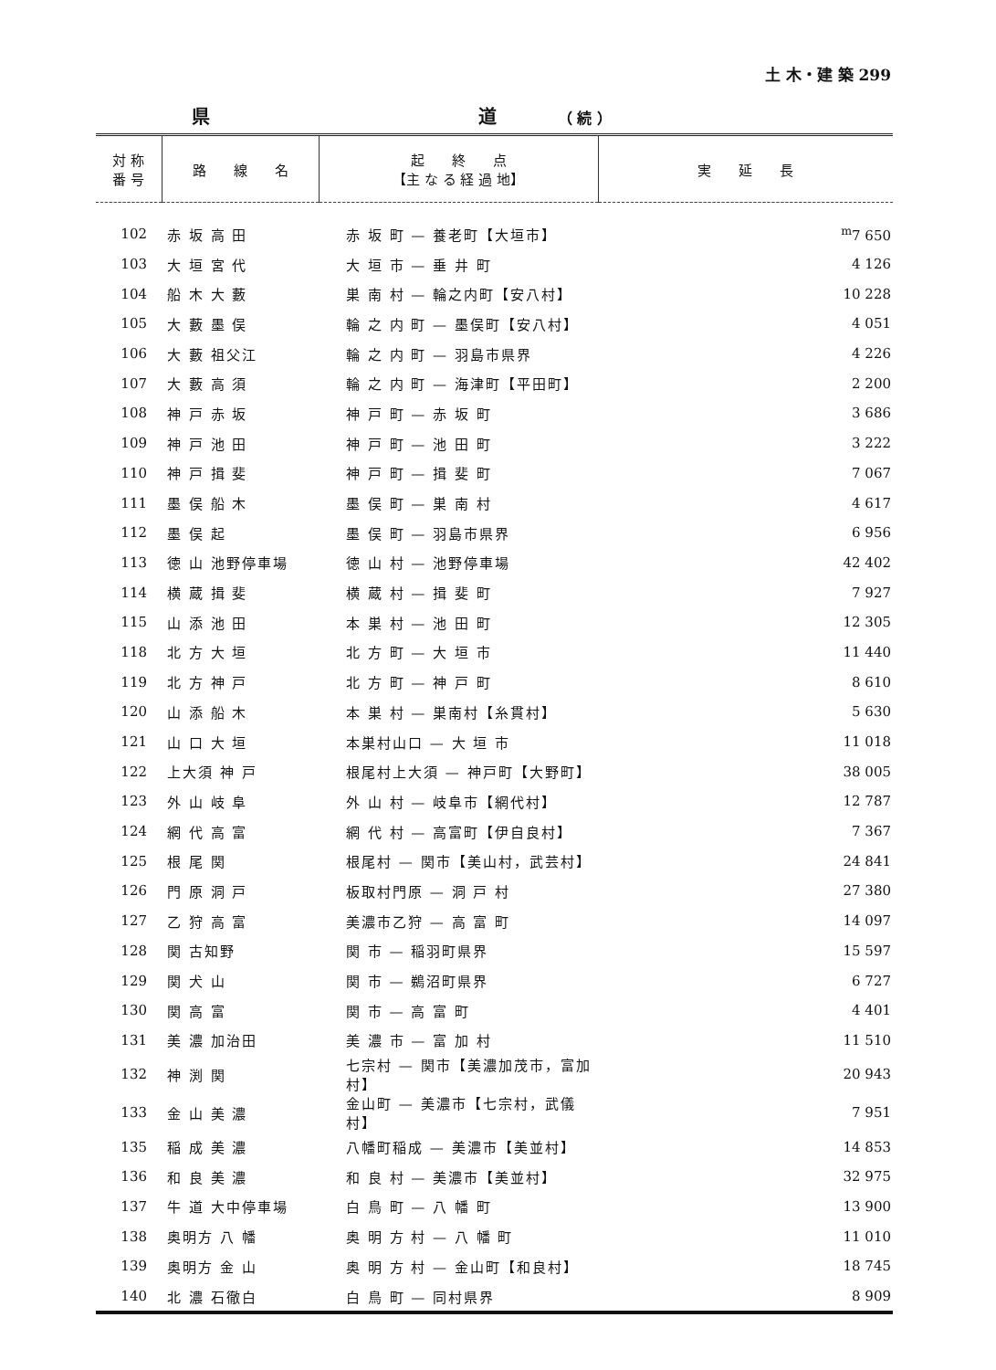土 木・建 築 299
県 道 （ 続 ）
| 対 称 番 号 | 路 線 名 | 起 終 点 【主 な る 経 過 地】 | 実 延 長 |
| --- | --- | --- | --- |
| 102 | 赤 坂 高 田 | 赤 坂 町 — 養老町【大垣市】 | <sup>m</sup> 7 650 |
| 103 | 大 垣 宮 代 | 大 垣 市 — 垂 井 町 | 4 126 |
| 104 | 船 木 大 藪 | 巣 南 村 — 輪之内町【安八村】 | 10 228 |
| 105 | 大 藪 墨 俣 | 輪 之 内 町 — 墨俣町【安八村】 | 4 051 |
| 106 | 大 藪 祖父江 | 輪 之 内 町 — 羽島市県界 | 4 226 |
| 107 | 大 藪 高 須 | 輪 之 内 町 — 海津町【平田町】 | 2 200 |
| 108 | 神 戸 赤 坂 | 神 戸 町 — 赤 坂 町 | 3 686 |
| 109 | 神 戸 池 田 | 神 戸 町 — 池 田 町 | 3 222 |
| 110 | 神 戸 揖 斐 | 神 戸 町 — 揖 斐 町 | 7 067 |
| 111 | 墨 俣 船 木 | 墨 俣 町 — 巣 南 村 | 4 617 |
| 112 | 墨 俣 起 | 墨 俣 町 — 羽島市県界 | 6 956 |
| 113 | 徳 山 池野停車場 | 徳 山 村 — 池野停車場 | 42 402 |
| 114 | 横 蔵 揖 斐 | 横 蔵 村 — 揖 斐 町 | 7 927 |
| 115 | 山 添 池 田 | 本 巣 村 — 池 田 町 | 12 305 |
| 118 | 北 方 大 垣 | 北 方 町 — 大 垣 市 | 11 440 |
| 119 | 北 方 神 戸 | 北 方 町 — 神 戸 町 | 8 610 |
| 120 | 山 添 船 木 | 本 巣 村 — 巣南村【糸貫村】 | 5 630 |
| 121 | 山 口 大 垣 | 本巣村山口 — 大 垣 市 | 11 018 |
| 122 | 上大須 神 戸 | 根尾村上大須 — 神戸町【大野町】 | 38 005 |
| 123 | 外 山 岐 阜 | 外 山 村 — 岐阜市【網代村】 | 12 787 |
| 124 | 網 代 高 富 | 網 代 村 — 高富町【伊自良村】 | 7 367 |
| 125 | 根 尾 関 | 根尾村 — 関市【美山村，武芸村】 | 24 841 |
| 126 | 門 原 洞 戸 | 板取村門原 — 洞 戸 村 | 27 380 |
| 127 | 乙 狩 高 富 | 美濃市乙狩 — 高 富 町 | 14 097 |
| 128 | 関 古知野 | 関 市 — 稲羽町県界 | 15 597 |
| 129 | 関 犬 山 | 関 市 — 鵜沼町県界 | 6 727 |
| 130 | 関 高 富 | 関 市 — 高 富 町 | 4 401 |
| 131 | 美 濃 加治田 | 美 濃 市 — 富 加 村 | 11 510 |
| 132 | 神 渕 関 | 七宗村 — 関市【美濃加茂市，富加村】 | 20 943 |
| 133 | 金 山 美 濃 | 金山町 — 美濃市【七宗村，武儀村】 | 7 951 |
| 135 | 稲 成 美 濃 | 八幡町稲成 — 美濃市【美並村】 | 14 853 |
| 136 | 和 良 美 濃 | 和 良 村 — 美濃市【美並村】 | 32 975 |
| 137 | 牛 道 大中停車場 | 白 鳥 町 — 八 幡 町 | 13 900 |
| 138 | 奥明方 八 幡 | 奥 明 方 村 — 八 幡 町 | 11 010 |
| 139 | 奥明方 金 山 | 奥 明 方 村 — 金山町【和良村】 | 18 745 |
| 140 | 北 濃 石徹白 | 白 鳥 町 — 同村県界 | 8 909 |